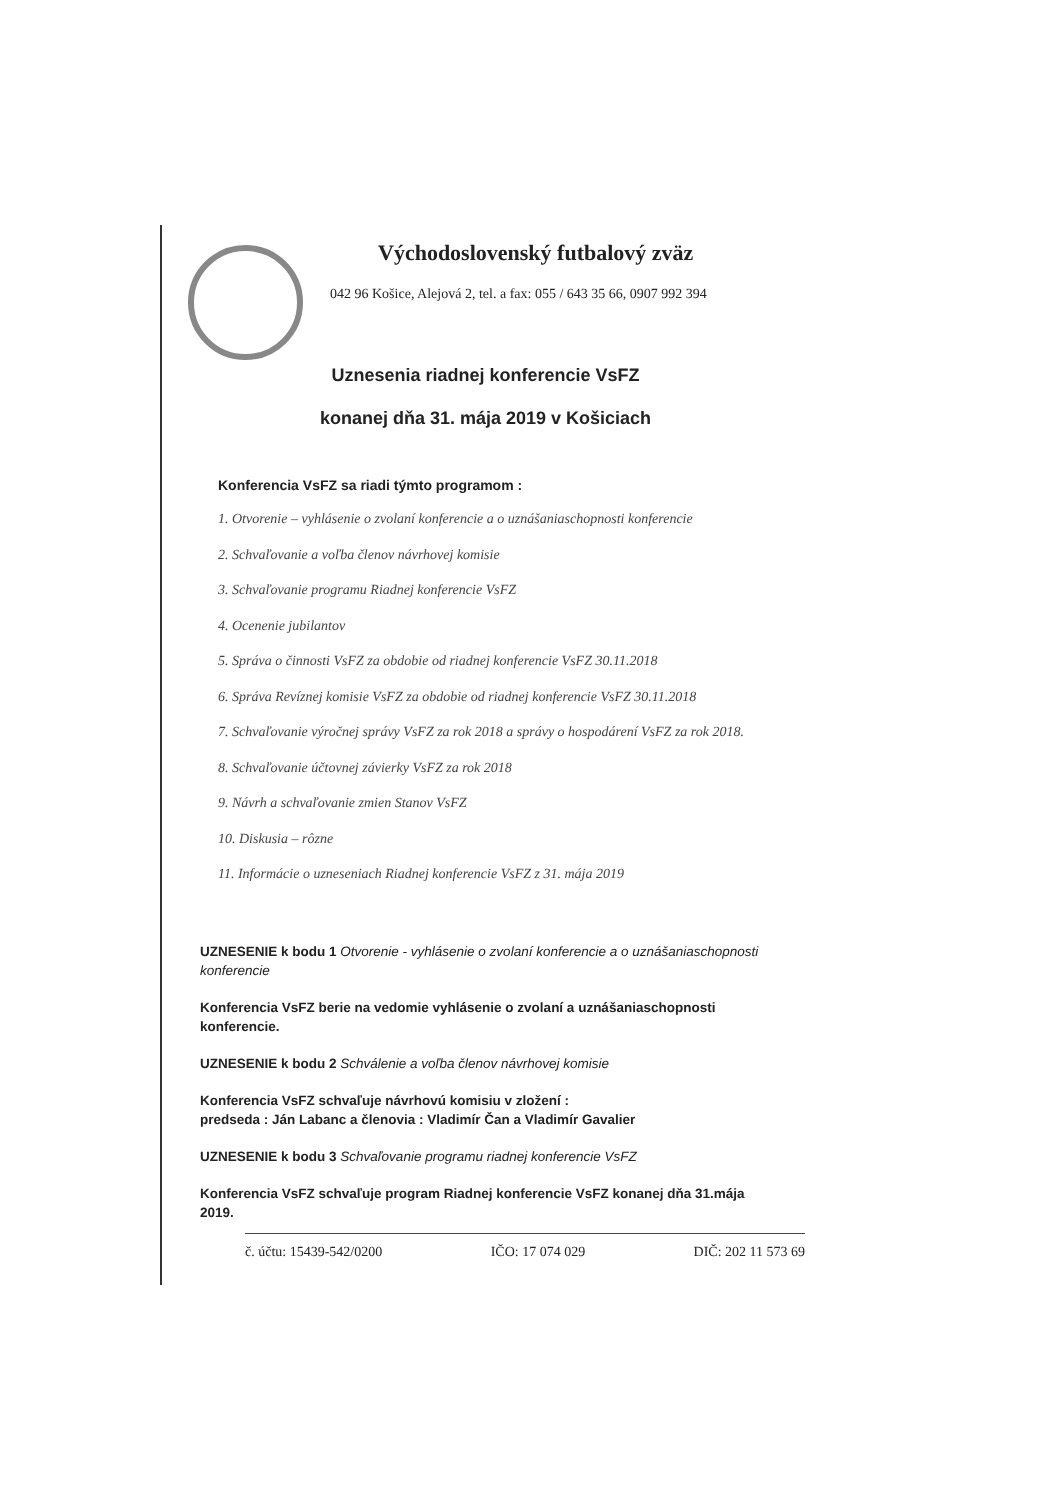Východoslovenský futbalový zväz
042 96 Košice, Alejová 2, tel. a fax: 055 / 643 35 66, 0907 992 394
Uznesenia riadnej konferencie VsFZ
konanej dňa 31. mája 2019 v Košiciach
Konferencia VsFZ sa riadi týmto programom :
1. Otvorenie – vyhlásenie o zvolaní konferencie a o uznášaniaschopnosti konferencie
2. Schvaľovanie a voľba členov návrhovej komisie
3. Schvaľovanie programu Riadnej konferencie VsFZ
4. Ocenenie jubilantov
5. Správa o činnosti VsFZ za obdobie od riadnej konferencie VsFZ 30.11.2018
6. Správa Revíznej komisie VsFZ za obdobie od riadnej konferencie VsFZ 30.11.2018
7. Schvaľovanie výročnej správy VsFZ za rok 2018 a správy o hospodárení VsFZ za rok 2018.
8. Schvaľovanie účtovnej závierky VsFZ za rok 2018
9. Návrh a schvaľovanie zmien Stanov VsFZ
10. Diskusia – rôzne
11. Informácie o uzneseniach Riadnej konferencie VsFZ z 31. mája 2019
UZNESENIE k bodu 1 Otvorenie - vyhlásenie o zvolaní konferencie a o uznášaniaschopnosti konferencie
Konferencia VsFZ berie na vedomie vyhlásenie o zvolaní a uznášaniaschopnosti konferencie.
UZNESENIE k bodu 2 Schválenie a voľba členov návrhovej komisie
Konferencia VsFZ schvaľuje návrhovú komisiu v zložení :
predseda : Ján Labanc a členovia : Vladimír Čan a Vladimír Gavalier
UZNESENIE k bodu 3 Schvaľovanie programu riadnej konferencie VsFZ
Konferencia VsFZ schvaľuje program Riadnej konferencie VsFZ konanej dňa 31.mája 2019.
č. účtu: 15439-542/0200 IČO: 17 074 029 DIČ: 202 11 573 69